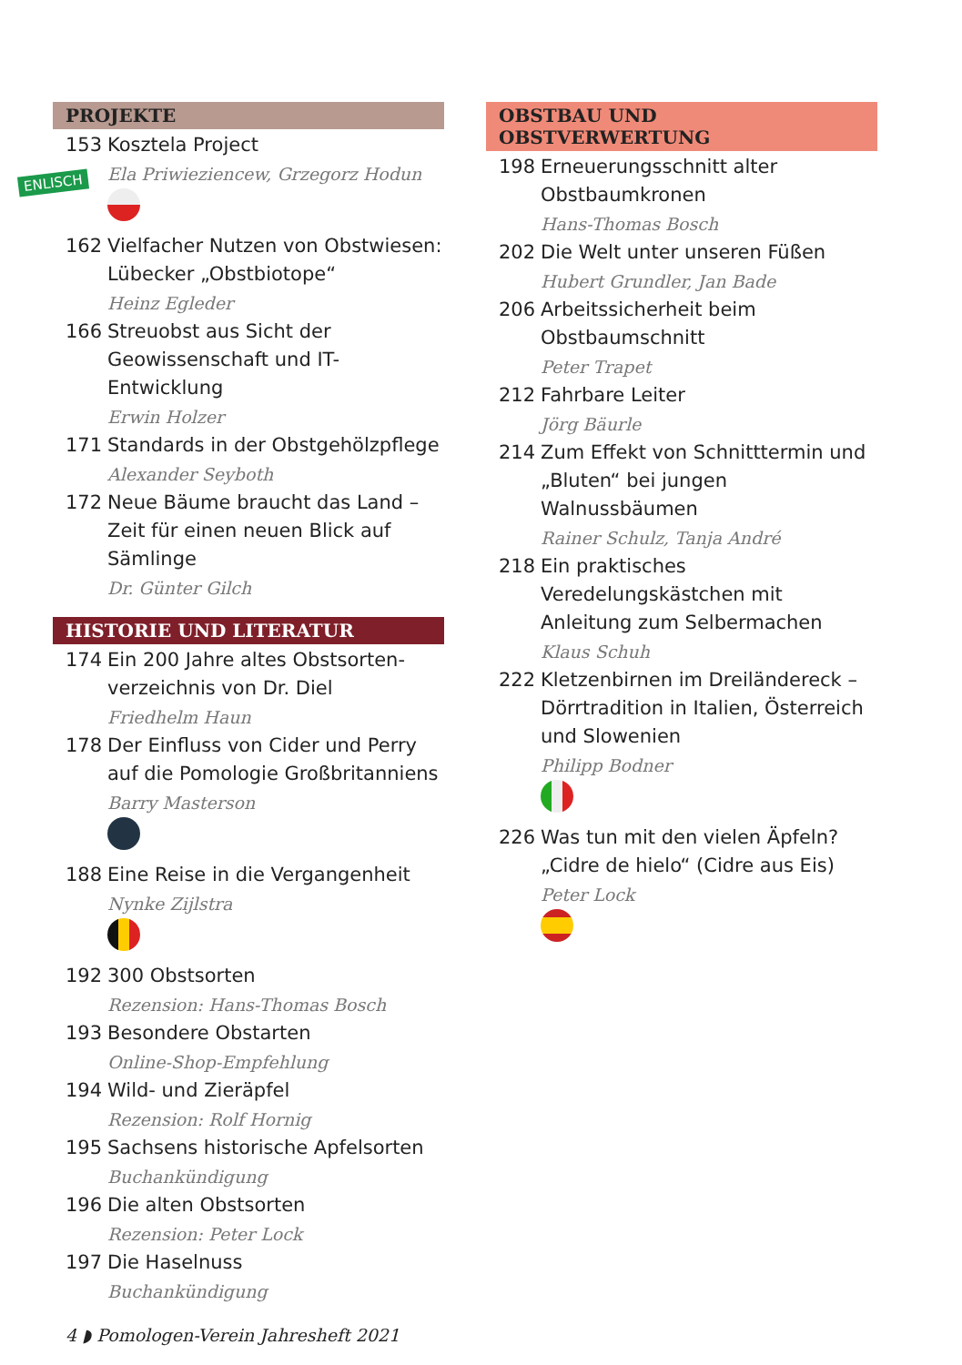ENLISCH
PROJEKTE
153 Kosztela Project
Ela Priwieziencew, Grzegorz Hodun
162 Vielfacher Nutzen von Obstwiesen: Lübecker „Obstbiotope“
Heinz Egleder
166 Streuobst aus Sicht der Geowissen­schaft und IT-Entwicklung
Erwin Holzer
171 Standards in der Obstgehölzpflege
Alexander Seyboth
172 Neue Bäume braucht das Land – Zeit für einen neuen Blick auf Sämlinge
Dr. Günter Gilch
HISTORIE UND LITERATUR
174 Ein 200 Jahre altes Obstsorten­verzeichnis von Dr. Diel
Friedhelm Haun
178 Der Einfluss von Cider und Perry auf die Pomologie Großbritanniens
Barry Masterson
188 Eine Reise in die Vergangenheit
Nynke Zijlstra
192 300 Obstsorten
Rezension: Hans-Thomas Bosch
193 Besondere Obstarten
Online-Shop-Empfehlung
194 Wild- und Zieräpfel
Rezension: Rolf Hornig
195 Sachsens historische Apfelsorten
Buchankündigung
196 Die alten Obstsorten
Rezension: Peter Lock
197 Die Haselnuss
Buchankündigung
OBSTBAU UND OBSTVERWERTUNG
198 Erneuerungsschnitt alter Obstbaumkronen
Hans-Thomas Bosch
202 Die Welt unter unseren Füßen
Hubert Grundler, Jan Bade
206 Arbeitssicherheit beim Obstbaumschnitt
Peter Trapet
212 Fahrbare Leiter
Jörg Bäurle
214 Zum Effekt von Schnitttermin und „Bluten“ bei jungen Walnussbäumen
Rainer Schulz, Tanja André
218 Ein praktisches Veredelungskästchen mit Anleitung zum Selbermachen
Klaus Schuh
222 Kletzenbirnen im Dreiländereck – Dörrtradition in Italien, Österreich und Slowenien
Philipp Bodner
226 Was tun mit den vielen Äpfeln? „Cidre de hielo“ (Cidre aus Eis)
Peter Lock
4 ◗ Pomologen-Verein Jahresheft 2021